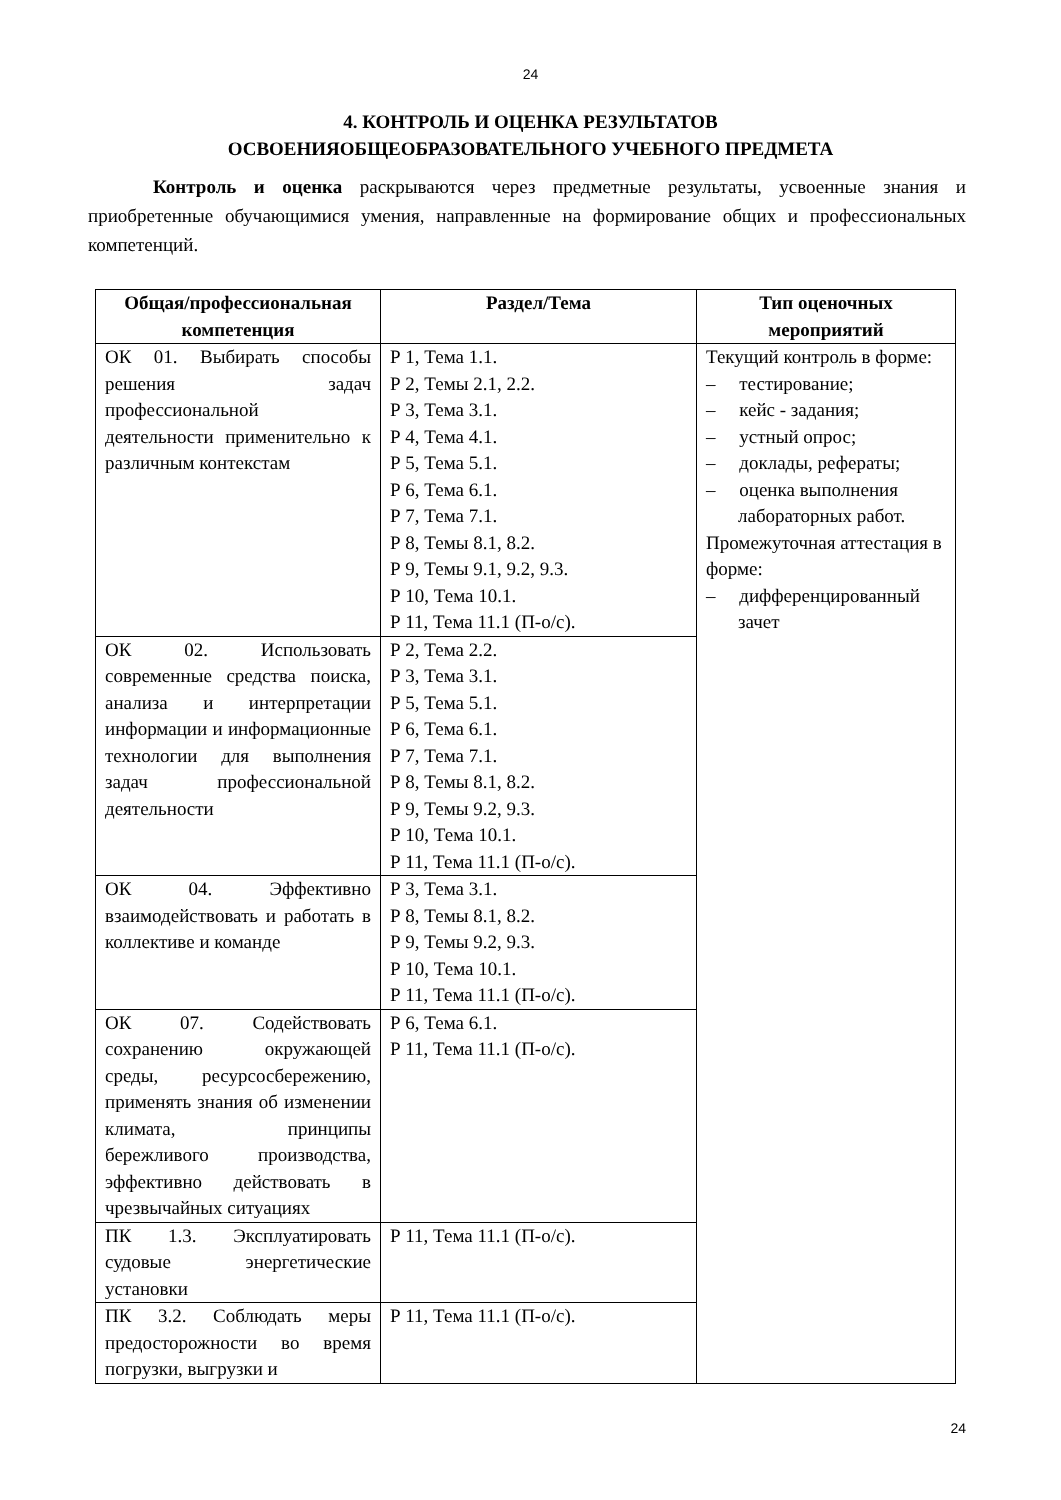24
4. КОНТРОЛЬ И ОЦЕНКА РЕЗУЛЬТАТОВ
ОСВОЕНИЯОБЩЕОБРАЗОВАТЕЛЬНОГО УЧЕБНОГО ПРЕДМЕТА
Контроль и оценка раскрываются через предметные результаты, усвоенные знания и приобретенные обучающимися умения, направленные на формирование общих и профессиональных компетенций.
| Общая/профессиональная компетенция | Раздел/Тема | Тип оценочных мероприятий |
| --- | --- | --- |
| ОК 01. Выбирать способы решения задач профессиональной деятельности применительно к различным контекстам | Р 1, Тема 1.1. Р 2, Темы 2.1, 2.2. Р 3, Тема 3.1. Р 4, Тема 4.1. Р 5, Тема 5.1. Р 6, Тема 6.1. Р 7, Тема 7.1. Р 8, Темы 8.1, 8.2. Р 9, Темы 9.1, 9.2, 9.3. Р 10, Тема 10.1. Р 11, Тема 11.1 (П-о/с). | Текущий контроль в форме: – тестирование; – кейс - задания; – устный опрос; – доклады, рефераты; – оценка выполнения лабораторных работ. Промежуточная аттестация в форме: – дифференцированный зачет |
| ОК 02. Использовать современные средства поиска, анализа и интерпретации информации и информационные технологии для выполнения задач профессиональной деятельности | Р 2, Тема 2.2. Р 3, Тема 3.1. Р 5, Тема 5.1. Р 6, Тема 6.1. Р 7, Тема 7.1. Р 8, Темы 8.1, 8.2. Р 9, Темы 9.2, 9.3. Р 10, Тема 10.1. Р 11, Тема 11.1 (П-о/с). | |
| ОК 04. Эффективно взаимодействовать и работать в коллективе и команде | Р 3, Тема 3.1. Р 8, Темы 8.1, 8.2. Р 9, Темы 9.2, 9.3. Р 10, Тема 10.1. Р 11, Тема 11.1 (П-о/с). | |
| ОК 07. Содействовать сохранению окружающей среды, ресурсосбережению, применять знания об изменении климата, принципы бережливого производства, эффективно действовать в чрезвычайных ситуациях | Р 6, Тема 6.1. Р 11, Тема 11.1 (П-о/с). | |
| ПК 1.3. Эксплуатировать судовые энергетические установки | Р 11, Тема 11.1 (П-о/с). | |
| ПК 3.2. Соблюдать меры предосторожности во время погрузки, выгрузки и | Р 11, Тема 11.1 (П-о/с). | |
24